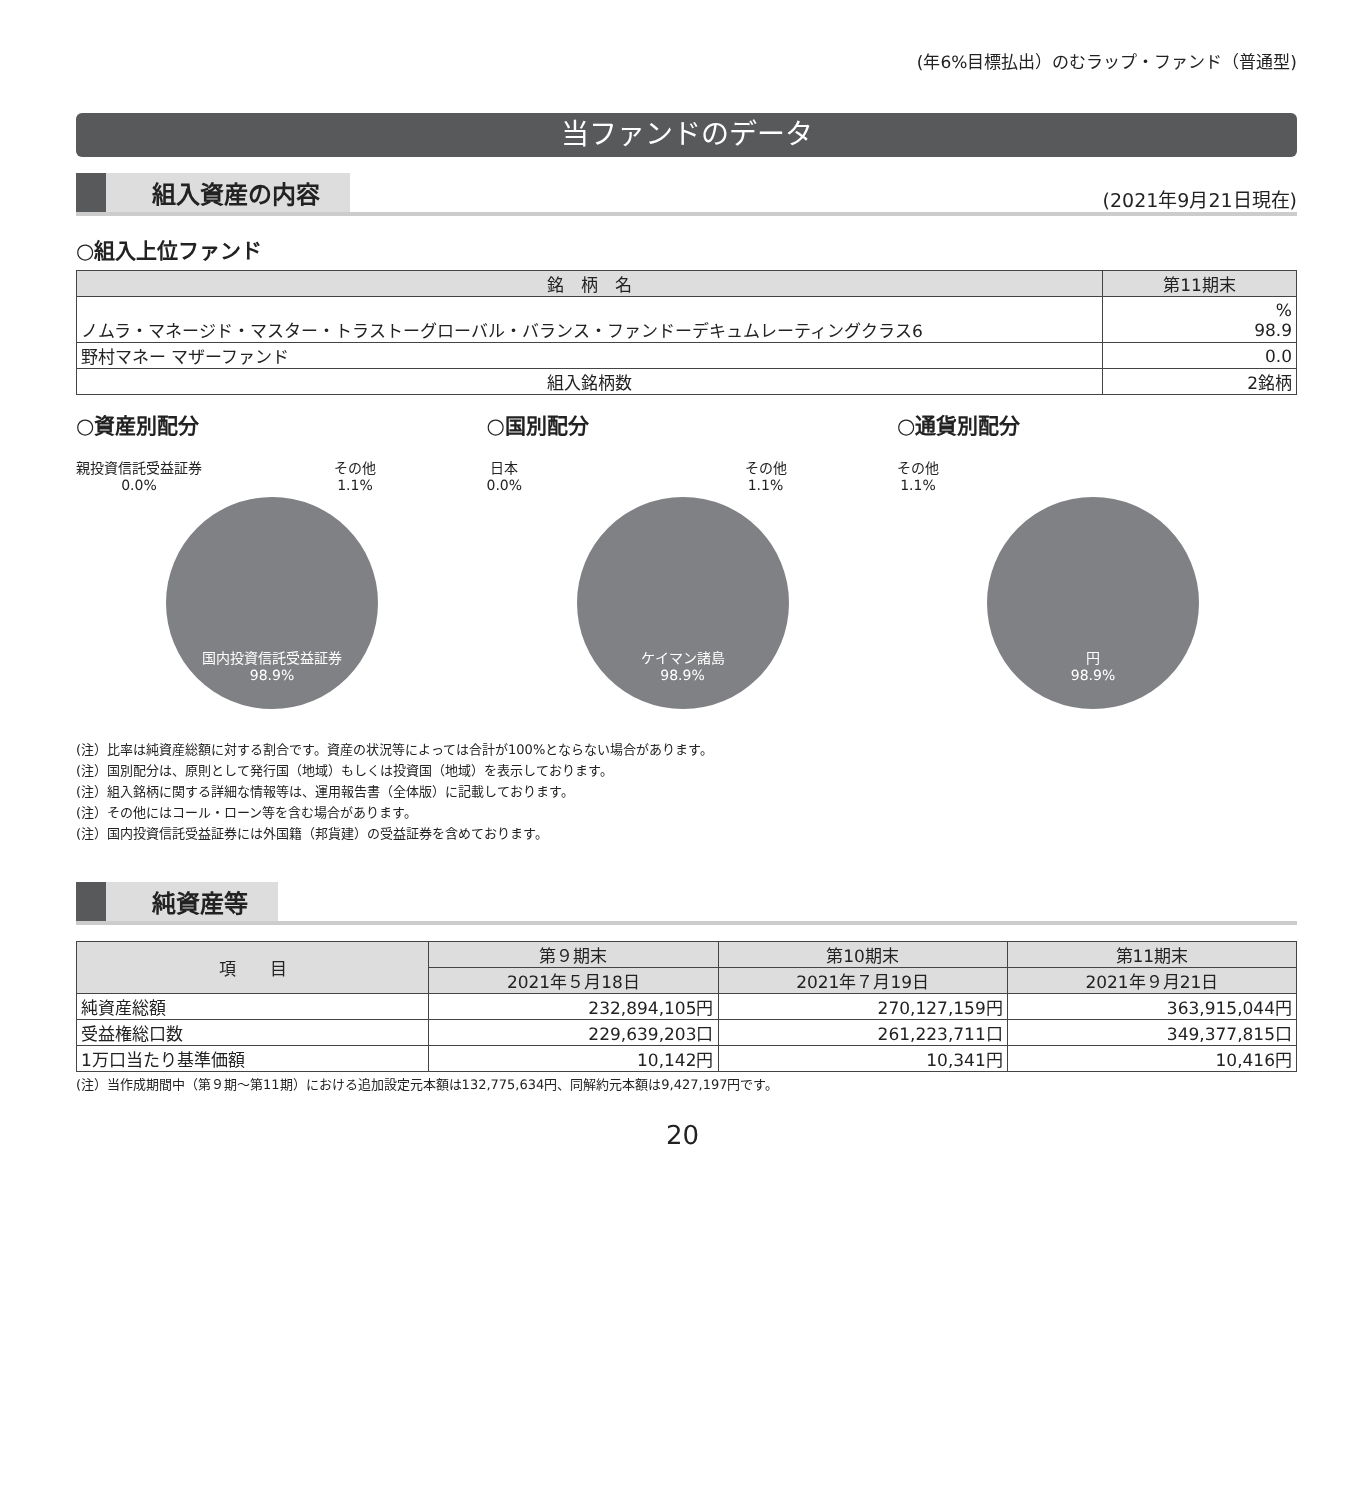(年6%目標払出）のむラップ・ファンド（普通型)
当ファンドのデータ
組入資産の内容
(2021年9月21日現在)
○組入上位ファンド
| 銘 柄 名 | 第11期末 |
| --- | --- |
| ノムラ・マネージド・マスター・トラストーグローバル・バランス・ファンドーデキュムレーティングクラス6 | % 98.9 |
| 野村マネー マザーファンド | 0.0 |
| 組入銘柄数 | 2銘柄 |
○資産別配分
親投資信託受益証券
0.0% その他
1.1%
国内投資信託受益証券
98.9%
○国別配分
日本
0.0% その他
1.1%
ケイマン諸島
98.9%
○通貨別配分
その他
1.1%
円
98.9%
(注）比率は純資産総額に対する割合です。資産の状況等によっては合計が100%とならない場合があります。
(注）国別配分は、原則として発行国（地域）もしくは投資国（地域）を表示しております。
(注）組入銘柄に関する詳細な情報等は、運用報告書（全体版）に記載しております。
(注）その他にはコール・ローン等を含む場合があります。
(注）国内投資信託受益証券には外国籍（邦貨建）の受益証券を含めております。
純資産等
| 項 目 | 第９期末 | 第10期末 | 第11期末 |
| --- | --- | --- | --- |
| | 2021年５月18日 | 2021年７月19日 | 2021年９月21日 |
| 純資産総額 | 232,894,105円 | 270,127,159円 | 363,915,044円 |
| 受益権総口数 | 229,639,203口 | 261,223,711口 | 349,377,815口 |
| 1万口当たり基準価額 | 10,142円 | 10,341円 | 10,416円 |
(注）当作成期間中（第９期～第11期）における追加設定元本額は132,775,634円、同解約元本額は9,427,197円です。
20